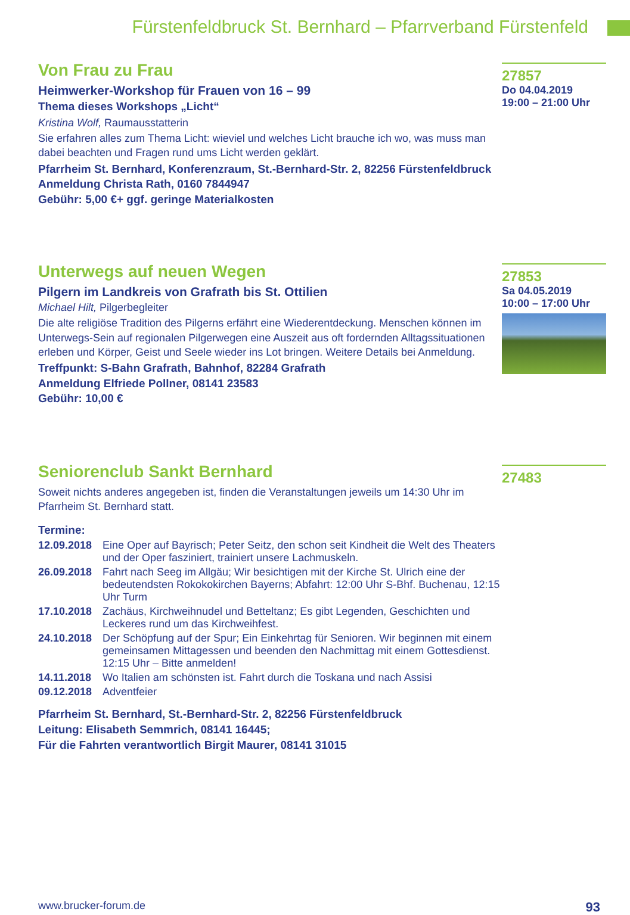Fürstenfeldbruck St. Bernhard – Pfarrverband Fürstenfeld
Von Frau zu Frau
Heimwerker-Workshop für Frauen von 16 – 99
Thema dieses Workshops „Licht“
Kristina Wolf, Raumausstatterin
Sie erfahren alles zum Thema Licht: wieviel und welches Licht brauche ich wo, was muss man dabei beachten und Fragen rund ums Licht werden geklärt.
Pfarrheim St. Bernhard, Konferenzraum, St.-Bernhard-Str. 2, 82256 Fürstenfeldbruck
Anmeldung Christa Rath, 0160 7844947
Gebühr: 5,00 €+ ggf. geringe Materialkosten
27857
Do 04.04.2019
19:00 – 21:00 Uhr
Unterwegs auf neuen Wegen
Pilgern im Landkreis von Grafrath bis St. Ottilien
Michael Hilt, Pilgerbegleiter
Die alte religiöse Tradition des Pilgerns erfährt eine Wiederentdeckung. Menschen können im Unterwegs-Sein auf regionalen Pilgerwegen eine Auszeit aus oft fordernden Alltagssituationen erleben und Körper, Geist und Seele wieder ins Lot bringen. Weitere Details bei Anmeldung.
Treffpunkt: S-Bahn Grafrath, Bahnhof, 82284 Grafrath
Anmeldung Elfriede Pollner, 08141 23583
Gebühr: 10,00 €
27853
Sa 04.05.2019
10:00 – 17:00 Uhr
Seniorenclub Sankt Bernhard
Soweit nichts anderes angegeben ist, finden die Veranstaltungen jeweils um 14:30 Uhr im Pfarrheim St. Bernhard statt.
Termine:
12.09.2018 Eine Oper auf Bayrisch; Peter Seitz, den schon seit Kindheit die Welt des Theaters und der Oper fasziniert, trainiert unsere Lachmuskeln.
26.09.2018 Fahrt nach Seeg im Allgäu; Wir besichtigen mit der Kirche St. Ulrich eine der bedeutendsten Rokokokirchen Bayerns; Abfahrt: 12:00 Uhr S-Bhf. Buchenau, 12:15 Uhr Turm
17.10.2018 Zachäus, Kirchweihnudel und Betteltanz; Es gibt Legenden, Geschichten und Leckeres rund um das Kirchweihfest.
24.10.2018 Der Schöpfung auf der Spur; Ein Einkehrtag für Senioren. Wir beginnen mit einem gemeinsamen Mittagessen und beenden den Nachmittag mit einem Gottesdienst. 12:15 Uhr – Bitte anmelden!
14.11.2018 Wo Italien am schönsten ist. Fahrt durch die Toskana und nach Assisi
09.12.2018 Adventfeier
Pfarrheim St. Bernhard, St.-Bernhard-Str. 2, 82256 Fürstenfeldbruck
Leitung: Elisabeth Semmrich, 08141 16445;
Für die Fahrten verantwortlich Birgit Maurer, 08141 31015
27483
www.brucker-forum.de 93